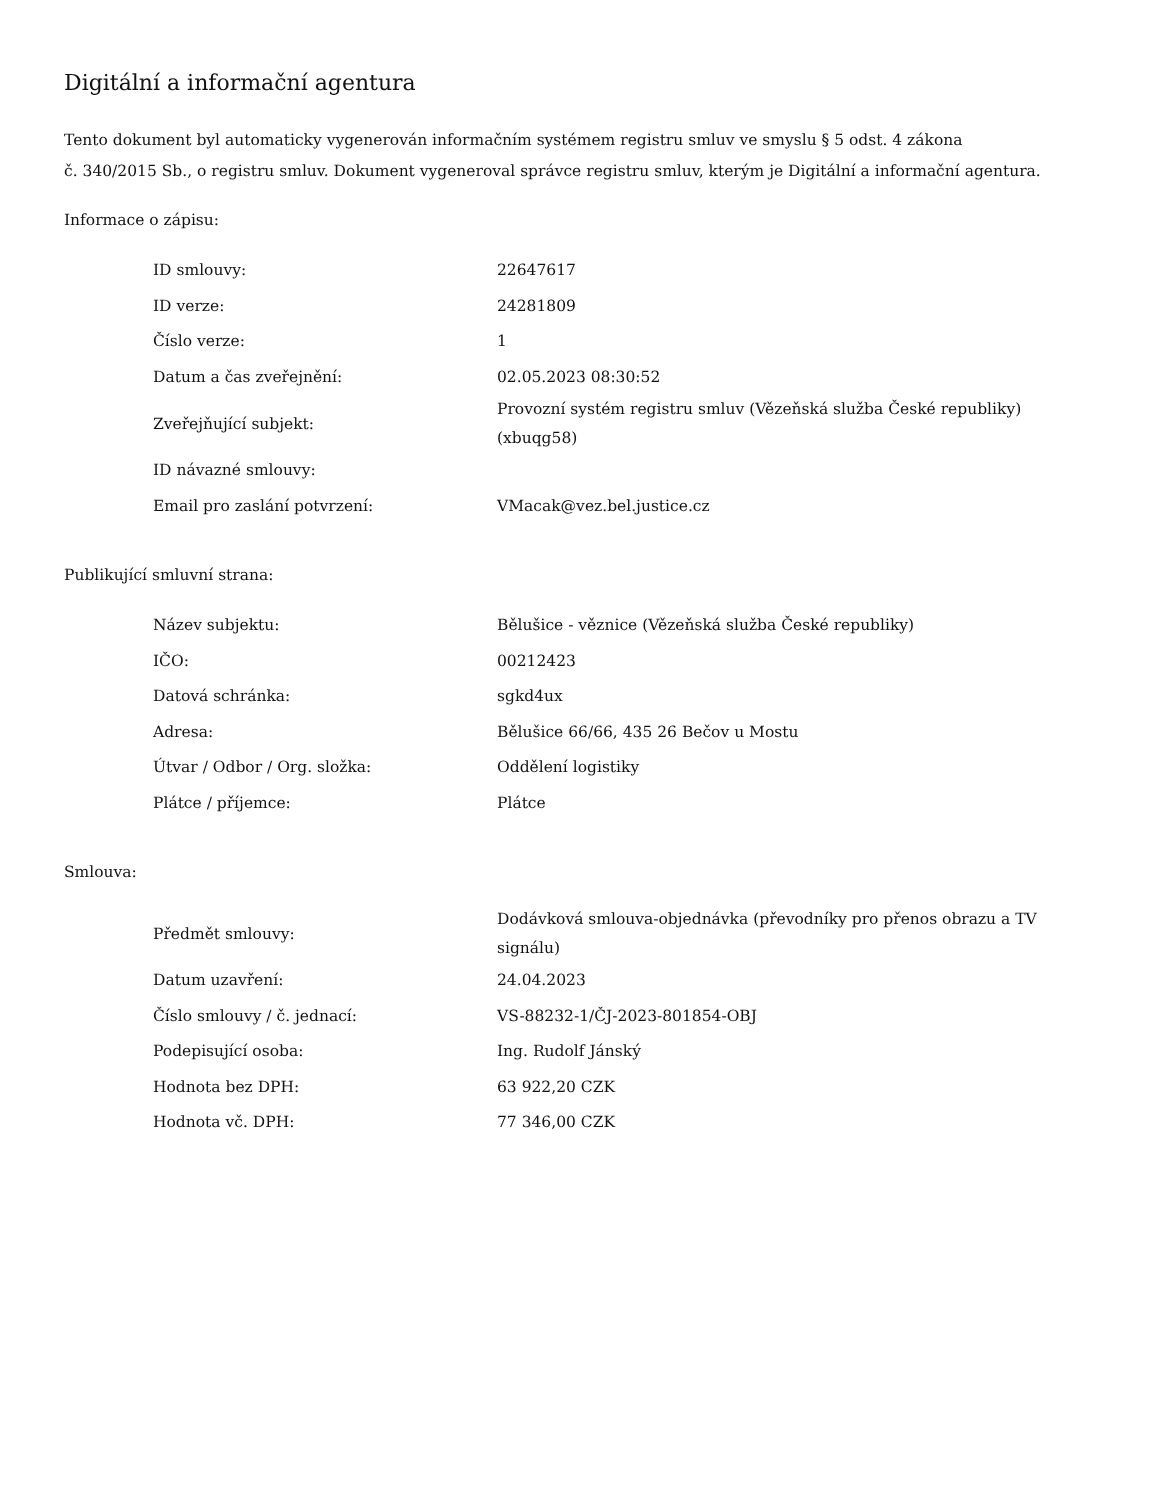Digitální a informační agentura
Tento dokument byl automaticky vygenerován informačním systémem registru smluv ve smyslu § 5 odst. 4 zákona
č. 340/2015 Sb., o registru smluv. Dokument vygeneroval správce registru smluv, kterým je Digitální a informační agentura.
Informace o zápisu:
| ID smlouvy: | 22647617 |
| ID verze: | 24281809 |
| Číslo verze: | 1 |
| Datum a čas zveřejnění: | 02.05.2023 08:30:52 |
| Zveřejňující subjekt: | Provozní systém registru smluv (Vězeňská služba České republiky) (xbuqg58) |
| ID návazné smlouvy: | |
| Email pro zaslání potvrzení: | VMacak@vez.bel.justice.cz |
Publikující smluvní strana:
| Název subjektu: | Bělušice - věznice (Vězeňská služba České republiky) |
| IČO: | 00212423 |
| Datová schránka: | sgkd4ux |
| Adresa: | Bělušice 66/66, 435 26 Bečov u Mostu |
| Útvar / Odbor / Org. složka: | Oddělení logistiky |
| Plátce / příjemce: | Plátce |
Smlouva:
| Předmět smlouvy: | Dodávková smlouva-objednávka (převodníky pro přenos obrazu a TV signálu) |
| Datum uzavření: | 24.04.2023 |
| Číslo smlouvy / č. jednací: | VS-88232-1/ČJ-2023-801854-OBJ |
| Podepisující osoba: | Ing. Rudolf Jánský |
| Hodnota bez DPH: | 63 922,20 CZK |
| Hodnota vč. DPH: | 77 346,00 CZK |